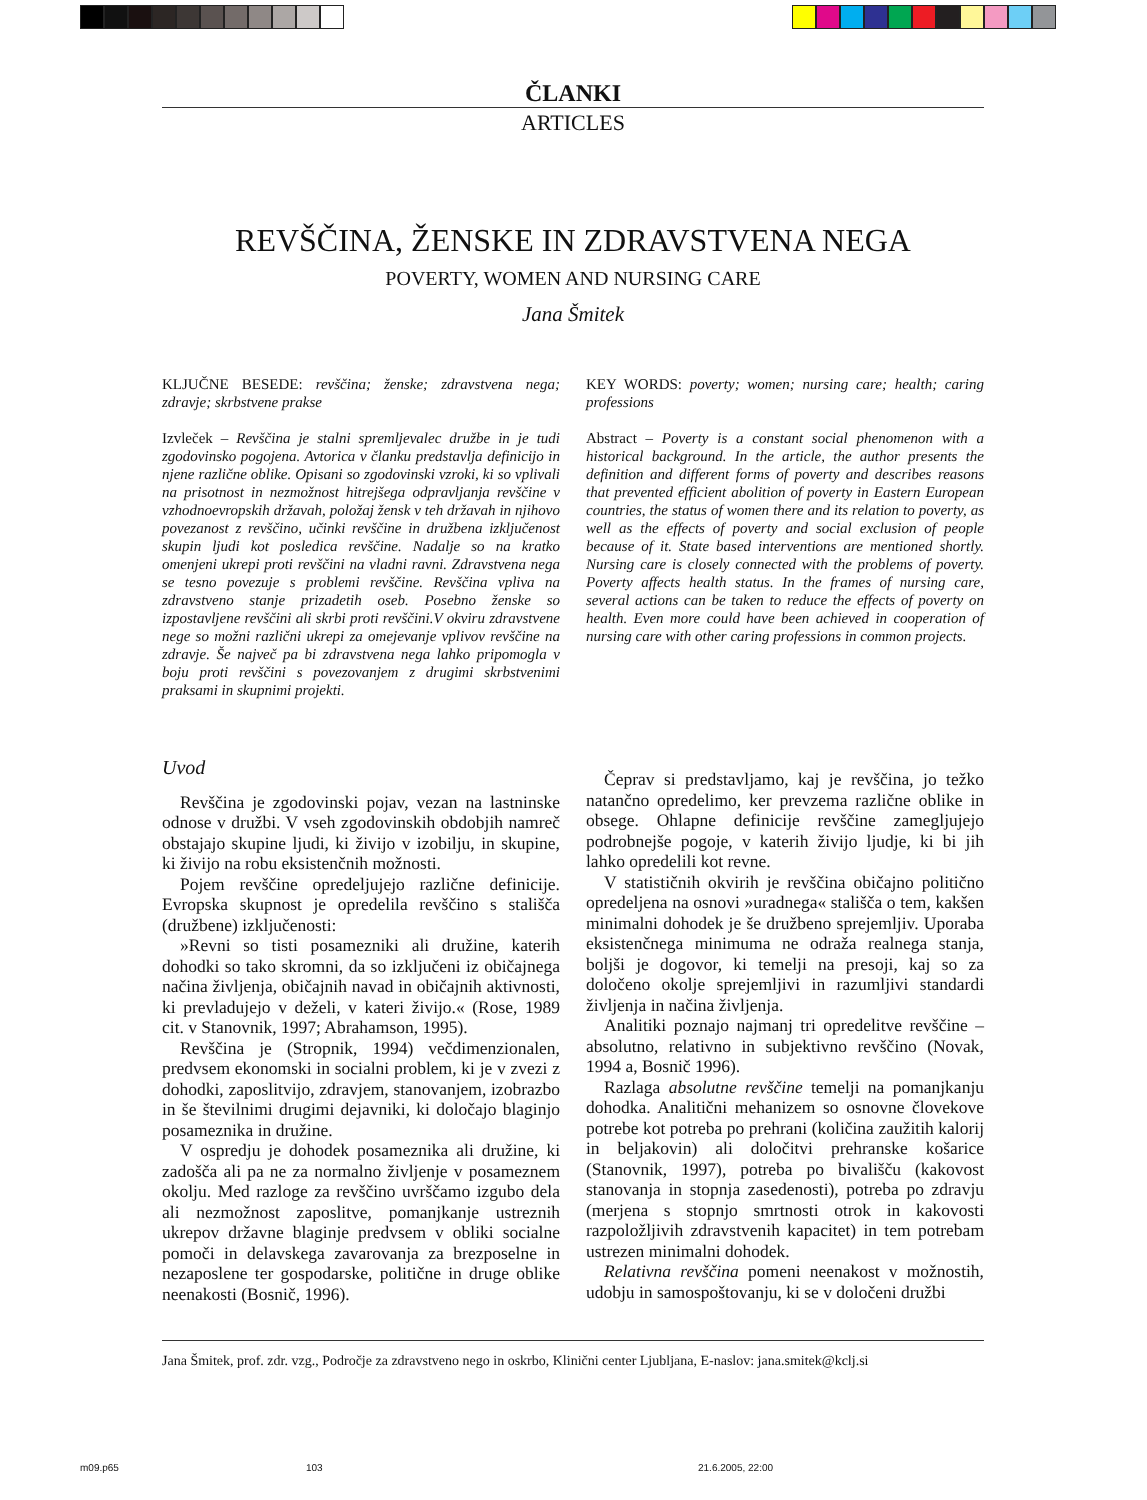ČLANKI
ARTICLES
REVŠČINA, ŽENSKE IN ZDRAVSTVENA NEGA
POVERTY, WOMEN AND NURSING CARE
Jana Šmitek
KLJUČNE BESEDE: revščina; ženske; zdravstvena nega; zdravje; skrbstvene prakse
Izvleček – Revščina je stalni spremljevalec družbe in je tudi zgodovinsko pogojena. Avtorica v članku predstavlja definicijo in njene različne oblike. Opisani so zgodovinski vzroki, ki so vplivali na prisotnost in nezmožnost hitrejšega odpravljanja revščine v vzhodnoevropskih državah, položaj žensk v teh državah in njihovo povezanost z revščino, učinki revščine in družbena izključenost skupin ljudi kot posledica revščine. Nadalje so na kratko omenjeni ukrepi proti revščini na vladni ravni. Zdravstvena nega se tesno povezuje s problemi revščine. Revščina vpliva na zdravstveno stanje prizadetih oseb. Posebno ženske so izpostavljene revščini ali skrbi proti revščini.V okviru zdravstvene nege so možni različni ukrepi za omejevanje vplivov revščine na zdravje. Še največ pa bi zdravstvena nega lahko pripomogla v boju proti revščini s povezovanjem z drugimi skrbstvenimi praksami in skupnimi projekti.
KEY WORDS: poverty; women; nursing care; health; caring professions
Abstract – Poverty is a constant social phenomenon with a historical background. In the article, the author presents the definition and different forms of poverty and describes reasons that prevented efficient abolition of poverty in Eastern European countries, the status of women there and its relation to poverty, as well as the effects of poverty and social exclusion of people because of it. State based interventions are mentioned shortly. Nursing care is closely connected with the problems of poverty. Poverty affects health status. In the frames of nursing care, several actions can be taken to reduce the effects of poverty on health. Even more could have been achieved in cooperation of nursing care with other caring professions in common projects.
Uvod
Revščina je zgodovinski pojav, vezan na lastninske odnose v družbi. V vseh zgodovinskih obdobjih namreč obstajajo skupine ljudi, ki živijo v izobilju, in skupine, ki živijo na robu eksistenčnih možnosti.
Pojem revščine opredeljujejo različne definicije. Evropska skupnost je opredelila revščino s stališča (družbene) izključenosti:
»Revni so tisti posamezniki ali družine, katerih dohodki so tako skromni, da so izključeni iz običajnega načina življenja, običajnih navad in običajnih aktivnosti, ki prevladujejo v deželi, v kateri živijo.« (Rose, 1989 cit. v Stanovnik, 1997; Abrahamson, 1995).
Revščina je (Stropnik, 1994) večdimenzionalen, predvsem ekonomski in socialni problem, ki je v zvezi z dohodki, zaposlitvijo, zdravjem, stanovanjem, izobrazbo in še številnimi drugimi dejavniki, ki določajo blaginjo posameznika in družine.
V ospredju je dohodek posameznika ali družine, ki zadošča ali pa ne za normalno življenje v posameznem okolju. Med razloge za revščino uvrščamo izgubo dela ali nezmožnost zaposlitve, pomanjkanje ustreznih ukrepov državne blaginje predvsem v obliki socialne pomoči in delavskega zavarovanja za brezposelne in nezaposlene ter gospodarske, politične in druge oblike neenakosti (Bosnič, 1996).
Čeprav si predstavljamo, kaj je revščina, jo težko natančno opredelimo, ker prevzema različne oblike in obsege. Ohlapne definicije revščine zamegljujejo podrobnejše pogoje, v katerih živijo ljudje, ki bi jih lahko opredelili kot revne.
V statističnih okvirih je revščina običajno politično opredeljena na osnovi »uradnega« stališča o tem, kakšen minimalni dohodek je še družbeno sprejemljiv. Uporaba eksistenčnega minimuma ne odraža realnega stanja, boljši je dogovor, ki temelji na presoji, kaj so za določeno okolje sprejemljivi in razumljivi standardi življenja in načina življenja.
Analitiki poznajo najmanj tri opredelitve revščine – absolutno, relativno in subjektivno revščino (Novak, 1994 a, Bosnič 1996).
Razlaga absolutne revščine temelji na pomanjkanju dohodka. Analitični mehanizem so osnovne človekove potrebe kot potreba po prehrani (količina zaužitih kalorij in beljakovin) ali določitvi prehranske košarice (Stanovnik, 1997), potreba po bivališču (kakovost stanovanja in stopnja zasedenosti), potreba po zdravju (merjena s stopnjo smrtnosti otrok in kakovosti razpoložljivih zdravstvenih kapacitet) in tem potrebam ustrezen minimalni dohodek.
Relativna revščina pomeni neenakost v možnostih, udobju in samospoštovanju, ki se v določeni družbi
Jana Šmitek, prof. zdr. vzg., Področje za zdravstveno nego in oskrbo, Klinični center Ljubljana, E-naslov: jana.smitek@kclj.si
m09.p65 103 21.6.2005, 22:00